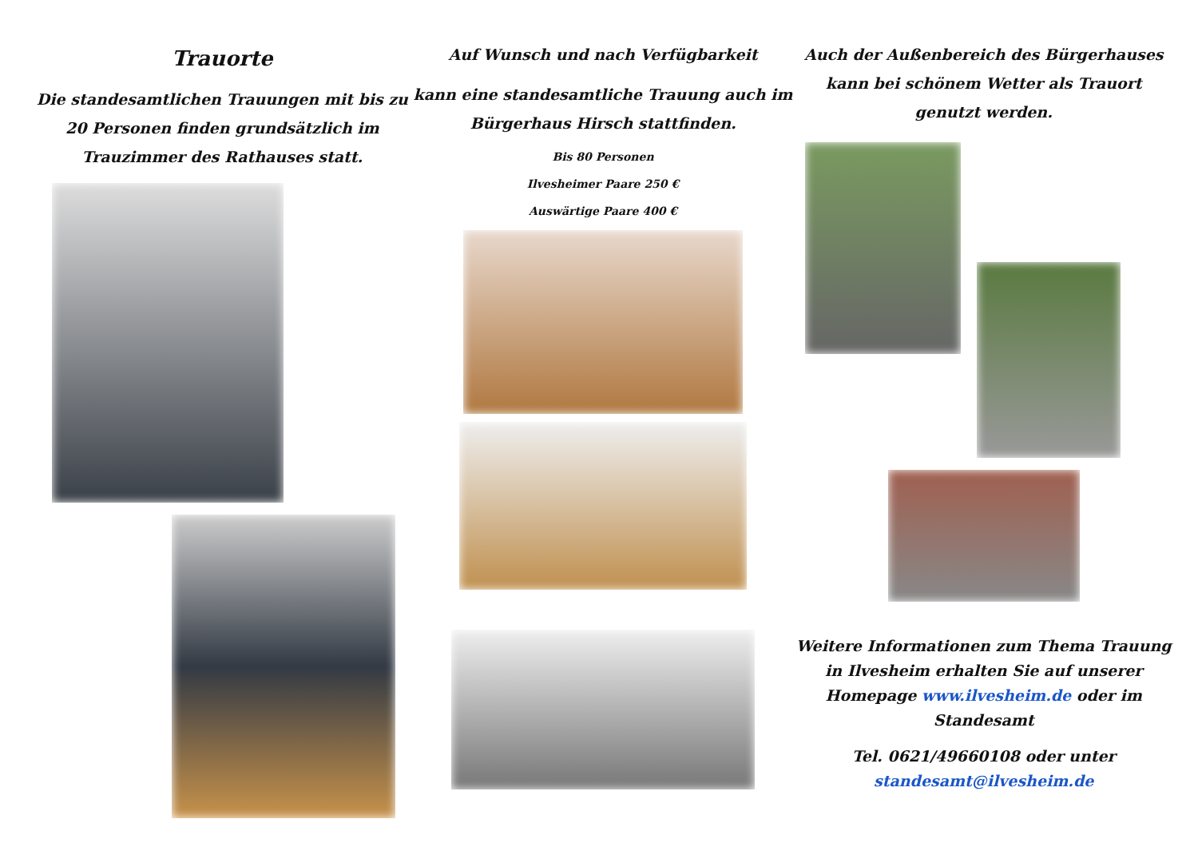Trauorte
Die standesamtlichen Trauungen mit bis zu 20 Personen finden grundsätzlich im Trauzimmer des Rathauses statt.
Auf Wunsch und nach Verfügbarkeit
kann eine standesamtliche Trauung auch im Bürgerhaus Hirsch stattfinden.
Bis 80 Personen
Ilvesheimer Paare 250 €
Auswärtige Paare 400 €
Auch der Außenbereich des Bürgerhauses kann bei schönem Wetter als Trauort genutzt werden.
Weitere Informationen zum Thema Trauung in Ilvesheim erhalten Sie auf unserer Homepage www.ilvesheim.de oder im Standesamt
Tel. 0621/49660108 oder unter standesamt@ilvesheim.de